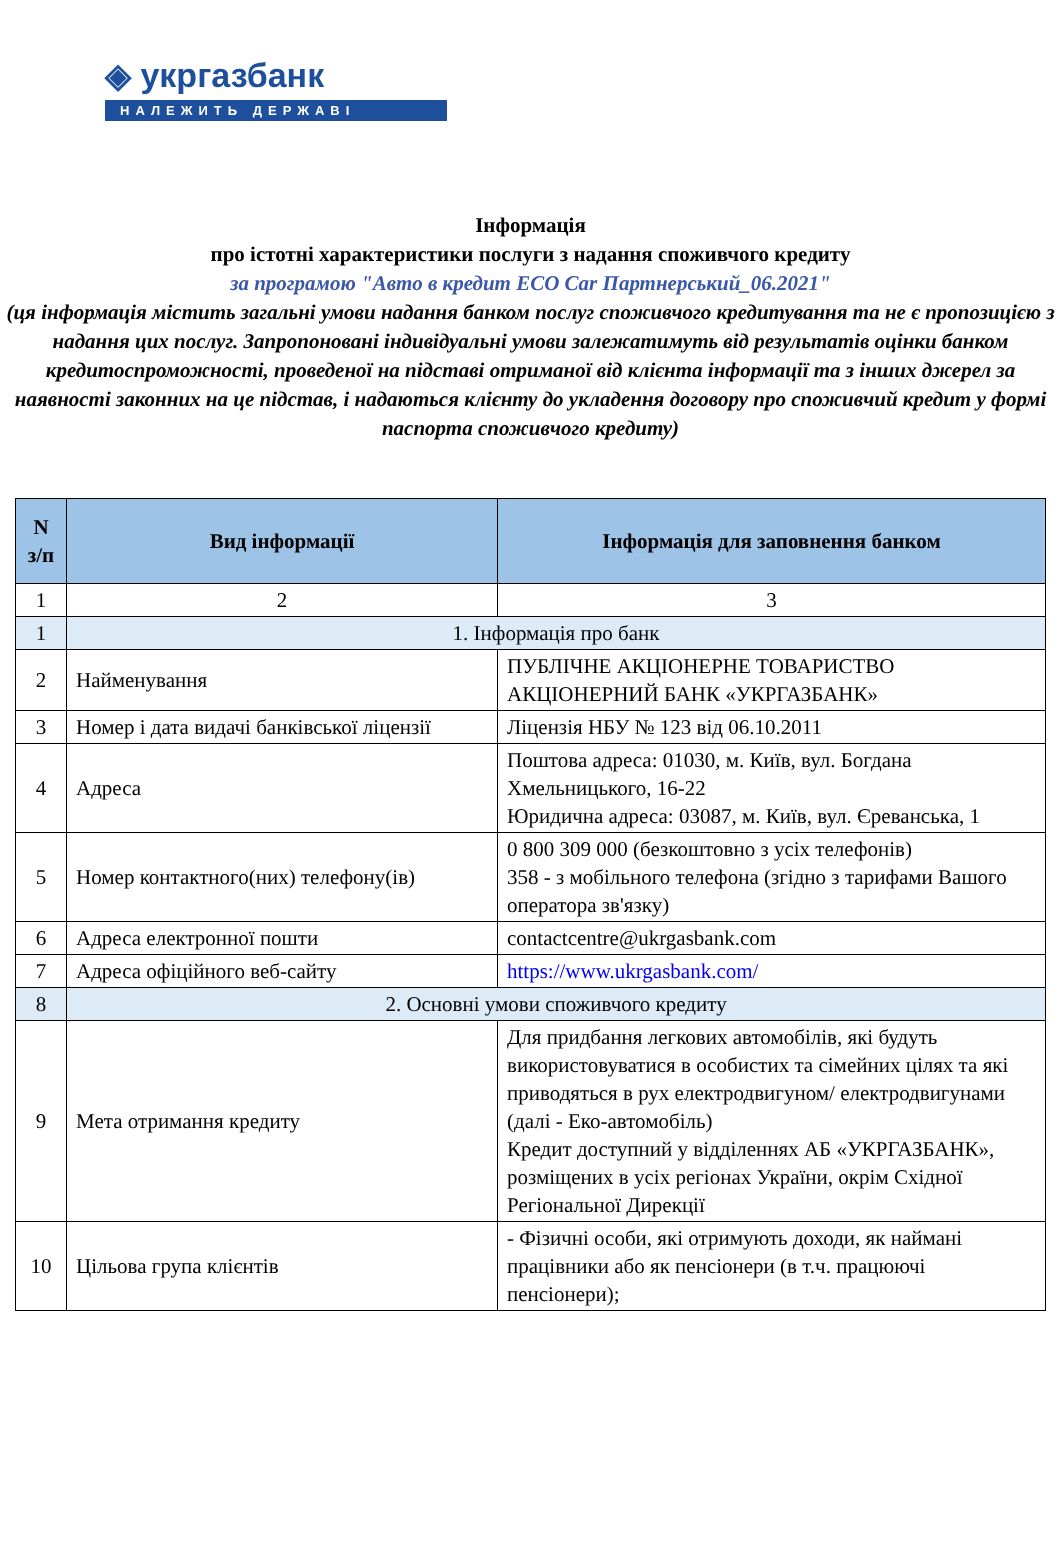◈ укргазбанк
НАЛЕЖИТЬ ДЕРЖАВІ
Інформація
про істотні характеристики послуги з надання споживчого кредиту
за програмою "Авто в кредит ECO Car Партнерський_06.2021"
(ця інформація містить загальні умови надання банком послуг споживчого кредитування та не є пропозицією з надання цих послуг. Запропоновані індивідуальні умови залежатимуть від результатів оцінки банком кредитоспроможності, проведеної на підставі отриманої від клієнта інформації та з інших джерел за наявності законних на це підстав, і надаються клієнту до укладення договору про споживчий кредит у формі паспорта споживчого кредиту)
| N з/п | Вид інформації | Інформація для заповнення банком |
| --- | --- | --- |
| 1 | 2 | 3 |
| 1 | 1. Інформація про банк | |
| 2 | Найменування | ПУБЛІЧНЕ АКЦІОНЕРНЕ ТОВАРИСТВО АКЦІОНЕРНИЙ БАНК «УКРГАЗБАНК» |
| 3 | Номер і дата видачі банківської ліцензії | Ліцензія НБУ № 123 від 06.10.2011 |
| 4 | Адреса | Поштова адреса: 01030, м. Київ, вул. Богдана Хмельницького, 16-22 Юридична адреса: 03087, м. Київ, вул. Єреванська, 1 |
| 5 | Номер контактного(них) телефону(ів) | 0 800 309 000 (безкоштовно з усіх телефонів) 358 - з мобільного телефона (згідно з тарифами Вашого оператора зв'язку) |
| 6 | Адреса електронної пошти | contactcentre@ukrgasbank.com |
| 7 | Адреса офіційного веб-сайту | https://www.ukrgasbank.com/ |
| 8 | 2. Основні умови споживчого кредиту | |
| 9 | Мета отримання кредиту | Для придбання легкових автомобілів, які будуть використовуватися в особистих та сімейних цілях та які приводяться в рух електродвигуном/ електродвигунами (далі - Еко-автомобіль) Кредит доступний у відділеннях АБ «УКРГАЗБАНК», розміщених в усіх регіонах України, окрім Східної Регіональної Дирекції |
| 10 | Цільова група клієнтів | - Фізичні особи, які отримують доходи, як наймані працівники або як пенсіонери (в т.ч. працюючі пенсіонери); |